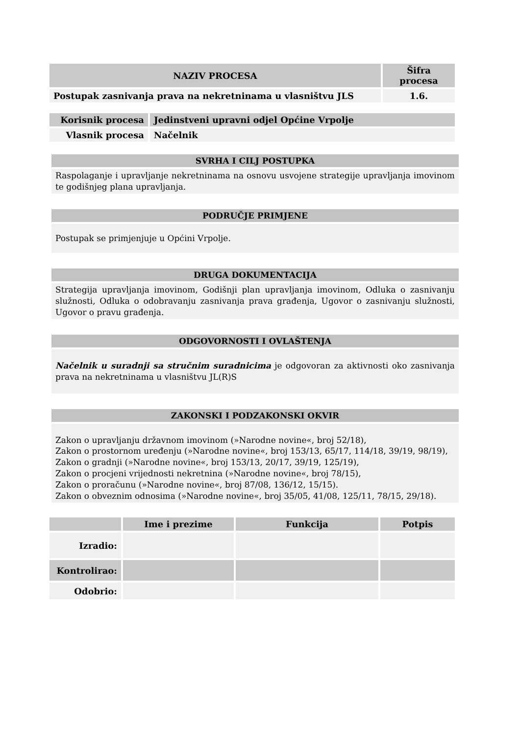| NAZIV PROCESA | Šifra procesa |
| --- | --- |
| Postupak zasnivanja prava na nekretninama u vlasništvu JLS | 1.6. |
| Korisnik procesa | Jedinstveni upravni odjel Općine Vrpolje |
| Vlasnik procesa | Načelnik |
SVRHA I CILJ POSTUPKA
Raspolaganje i upravljanje nekretninama na osnovu usvojene strategije upravljanja imovinom te godišnjeg plana upravljanja.
PODRUČJE PRIMJENE
Postupak se primjenjuje u Općini Vrpolje.
DRUGA DOKUMENTACIJA
Strategija upravljanja imovinom, Godišnji plan upravljanja imovinom, Odluka o zasnivanju služnosti, Odluka o odobravanju zasnivanja prava građenja, Ugovor o zasnivanju služnosti, Ugovor o pravu građenja.
ODGOVORNOSTI I OVLAŠTENJA
Načelnik u suradnji sa stručnim suradnicima je odgovoran za aktivnosti oko zasnivanja prava na nekretninama u vlasništvu JL(R)S
ZAKONSKI I PODZAKONSKI OKVIR
Zakon o upravljanju državnom imovinom (»Narodne novine«, broj 52/18),
Zakon o prostornom uređenju (»Narodne novine«, broj 153/13, 65/17, 114/18, 39/19, 98/19),
Zakon o gradnji (»Narodne novine«, broj 153/13, 20/17, 39/19, 125/19),
Zakon o procjeni vrijednosti nekretnina (»Narodne novine«, broj 78/15),
Zakon o proračunu (»Narodne novine«, broj 87/08, 136/12, 15/15).
Zakon o obveznim odnosima (»Narodne novine«, broj 35/05, 41/08, 125/11, 78/15, 29/18).
| | Ime i prezime | Funkcija | Potpis |
| --- | --- | --- | --- |
| Izradio: | | | |
| Kontrolirao: | | | |
| Odobrio: | | | |